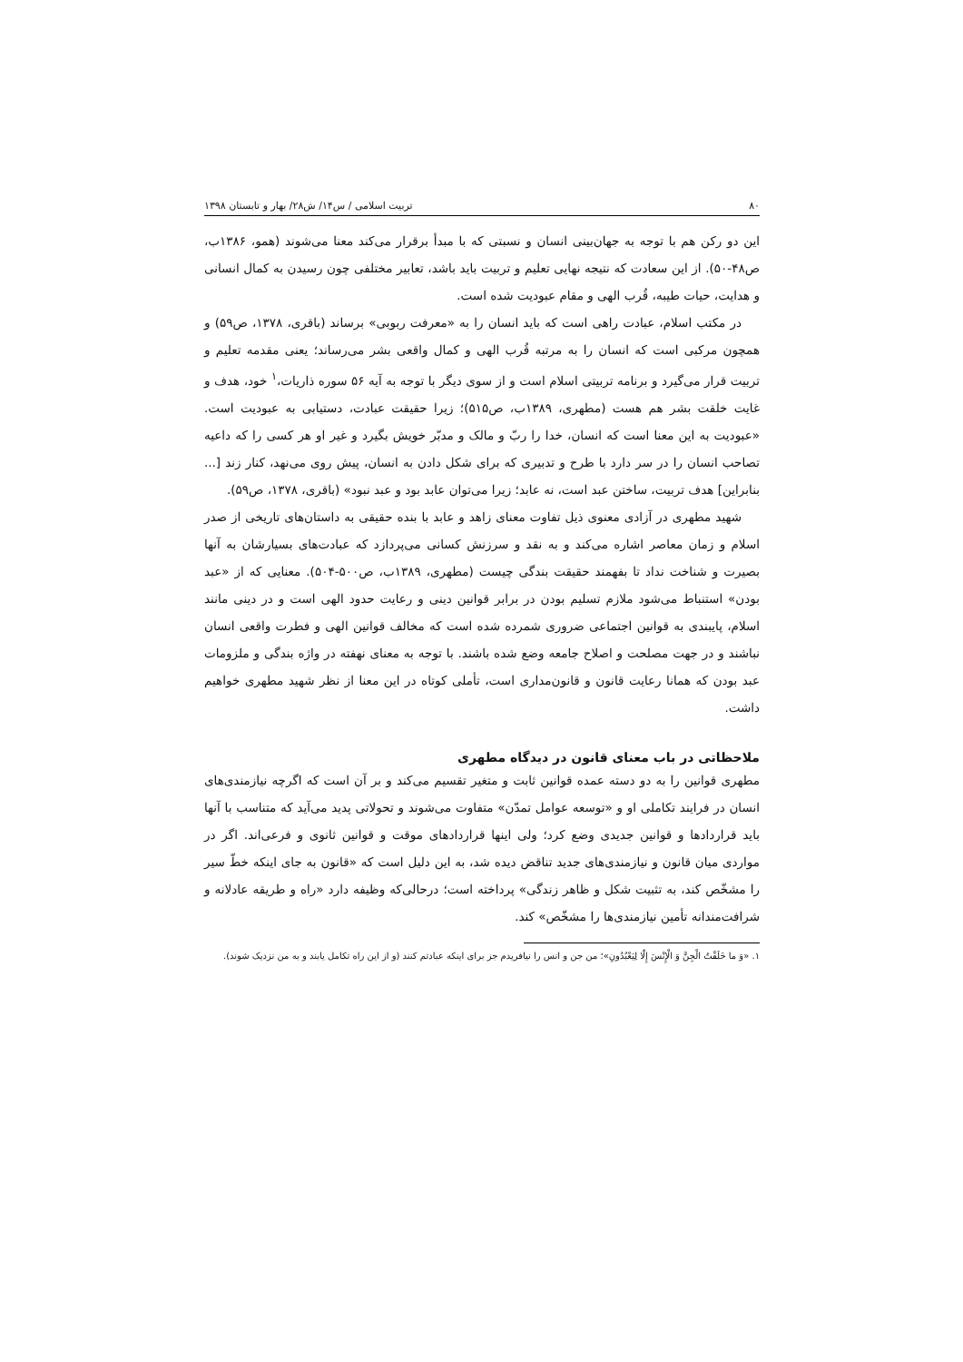۸۰ تربیت اسلامی / س۱۴/ ش۲۸/ بهار و تابستان ۱۳۹۸
این دو رکن هم با توجه به جهان‌بینی انسان و نسبتی که با مبدأ برقرار می‌کند معنا می‌شوند (همو، ۱۳۸۶ب، ص۴۸-۵۰). از این سعادت که نتیجه نهایی تعلیم و تربیت باید باشد، تعابیر مختلفی چون رسیدن به کمال انسانی و هدایت، حیات طیبه، قُرب الهی و مقام عبودیت شده است.
در مکتب اسلام، عبادت راهی است که باید انسان را به «معرفت ربوبی» برساند (باقری، ۱۳۷۸، ص۵۹) و همچون مرکبی است که انسان را به مرتبه قُرب الهی و کمال واقعی بشر می‌رساند؛ یعنی مقدمه تعلیم و تربیت قرار می‌گیرد و برنامه تربیتی اسلام است و از سوی دیگر با توجه به آیه ۵۶ سوره ذاریات،<sup>۱</sup> خود، هدف و غایت خلقت بشر هم هست (مطهری، ۱۳۸۹ب، ص۵۱۵)؛ زیرا حقیقت عبادت، دستیابی به عبودیت است. «عبودیت به این معنا است که انسان، خدا را ربّ و مالک و مدبّر خویش بگیرد و غیر او هر کسی را که داعیه تصاحب انسان را در سر دارد با طرح و تدبیری که برای شکل دادن به انسان، پیش روی می‌نهد، کنار زند [... بنابراین] هدف تربیت، ساختن عبد است، نه عابد؛ زیرا می‌توان عابد بود و عبد نبود» (باقری، ۱۳۷۸، ص۵۹).
شهید مطهری در آزادی معنوی ذیل تفاوت معنای زاهد و عابد با بنده حقیقی به داستان‌های تاریخی از صدر اسلام و زمان معاصر اشاره می‌کند و به نقد و سرزنش کسانی می‌پردازد که عبادت‌های بسیارشان به آنها بصیرت و شناخت نداد تا بفهمند حقیقت بندگی چیست (مطهری، ۱۳۸۹ب، ص۵۰۰-۵۰۴). معنایی که از «عبد بودن» استنباط می‌شود ملازم تسلیم بودن در برابر قوانین دینی و رعایت حدود الهی است و در دینی مانند اسلام، پایبندی به قوانین اجتماعی ضروری شمرده شده است که مخالف قوانین الهی و فطرت واقعی انسان نباشند و در جهت مصلحت و اصلاح جامعه وضع شده باشند. با توجه به معنای نهفته در واژه بندگی و ملزومات عبد بودن که همانا رعایت قانون و قانون‌مداری است، تأملی کوتاه در این معنا از نظر شهید مطهری خواهیم داشت.
ملاحظاتی در باب معنای قانون در دیدگاه مطهری
مطهری قوانین را به دو دسته عمده قوانین ثابت و متغیر تقسیم می‌کند و بر آن است که اگرچه نیازمندی‌های انسان در فرایند تکاملی او و «توسعه عوامل تمدّن» متفاوت می‌شوند و تحولاتی پدید می‌آید که متناسب با آنها باید قراردادها و قوانین جدیدی وضع کرد؛ ولی اینها قراردادهای موقت و قوانین ثانوی و فرعی‌اند. اگر در مواردی میان قانون و نیازمندی‌های جدید تناقض دیده شد، به این دلیل است که «قانون به جای اینکه خطّ سیر را مشخّص کند، به تثبیت شکل و ظاهر زندگی» پرداخته است؛ درحالی‌که وظیفه دارد «راه و طریقه عادلانه و شرافت‌مندانه تأمین نیازمندی‌ها را مشخّص» کند.
۱. «وَ ما خَلَقْتُ الْجِنَّ وَ الْإِنْسَ إِلّا لِيَعْبُدُونِ»؛ من جن و انس را نیافریدم جز برای اینکه عبادتم کنند (و از این راه تکامل یابند و به من نزدیک شوند).